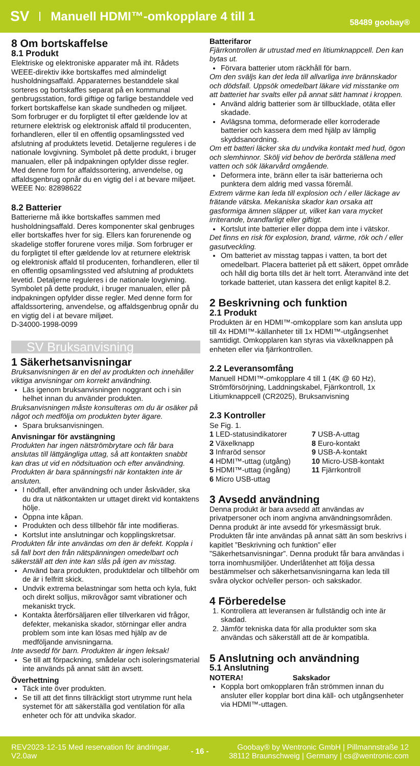SV Manuell HDMI™-omkopplare 4 till 1 58489 goobay®
8 Om bortskaffelse
8.1 Produkt
Elektriske og elektroniske apparater må iht. Rådets WEEE-direktiv ikke bortskaffes med almindeligt husholdningsaffald. Apparaternes bestanddele skal sorteres og bortskaffes separat på en kommunal genbrugsstation, fordi giftige og farlige bestanddele ved forkert bortskaffelse kan skade sundheden og miljøet. Som forbruger er du forpligtet til efter gældende lov at returnere elektrisk og elektronisk affald til producenten, forhandleren, eller til en offentlig opsamlingssted ved afslutning af produktets levetid. Detaljerne reguleres i de nationale lovgivning. Symbolet på dette produkt, i bruger manualen, eller på indpakningen opfylder disse regler. Med denne form for affaldssortering, anvendelse, og affaldsgenbrug opnår du en vigtig del i at bevare miljøet.
WEEE No: 82898622
8.2 Batterier
Batterierne må ikke bortskaffes sammen med husholdningsaffald. Deres komponenter skal genbruges eller bortskaffes hver for sig. Ellers kan forurenende og skadelige stoffer forurene vores miljø. Som forbruger er du forpligtet til efter gældende lov at returnere elektrisk og elektronisk affald til producenten, forhandleren, eller til en offentlig opsamlingssted ved afslutning af produktets levetid. Detaljerne reguleres i de nationale lovgivning. Symbolet på dette produkt, i bruger manualen, eller på indpakningen opfylder disse regler. Med denne form for affaldssortering, anvendelse, og affaldsgenbrug opnår du en vigtig del i at bevare miljøet.
D-34000-1998-0099
SV Bruksanvisning
1 Säkerhetsanvisningar
Bruksanvisningen är en del av produkten och innehåller viktiga anvisningar om korrekt användning.
Läs igenom bruksanvisningen noggrant och i sin helhet innan du använder produkten.
Bruksanvisningen måste konsulteras om du är osäker på något och medfölja om produkten byter ägare.
Spara bruksanvisningen.
Anvisningar för avstängning
Produkten har ingen nätströmbrytare och får bara anslutas till lättgängliga uttag, så att kontakten snabbt kan dras ut vid en nödsituation och efter användning.
Produkten är bara spänningsfri när kontakten inte är ansluten.
I nödfall, efter användning och under åskväder, ska du dra ut nätkontakten ur uttaget direkt vid kontaktens hölje.
Öppna inte kåpan.
Produkten och dess tillbehör får inte modifieras.
Kortslut inte anslutningar och kopplingskretsar.
Produkten får inte användas om den är defekt. Koppla i så fall bort den från nätspänningen omedelbart och säkerställ att den inte kan slås på igen av misstag.
Använd bara produkten, produktdelar och tillbehör om de är i felfritt skick.
Undvik extrema belastningar som hetta och kyla, fukt och direkt solljus, mikrovågor samt vibrationer och mekaniskt tryck.
Kontakta återförsäljaren eller tillverkaren vid frågor, defekter, mekaniska skador, störningar eller andra problem som inte kan lösas med hjälp av de medföljande anvisningarna.
Inte avsedd för barn. Produkten är ingen leksak!
Se till att förpackning, smådelar och isoleringsmaterial inte används på annat sätt än avsett.
Överhettning
Täck inte över produkten.
Se till att det finns tillräckligt stort utrymme runt hela systemet för att säkerställa god ventilation för alla enheter och för att undvika skador.
Batterifaror
Fjärrkontrollen är utrustad med en litiumknappcell. Den kan bytas ut.
Förvara batterier utom räckhåll för barn.
Om den sväljs kan det leda till allvarliga inre brännskador och dödsfall. Uppsök omedelbart läkare vid misstanke om att batteriet har svalts eller på annat sätt hamnat i kroppen.
Använd aldrig batterier som är tillbucklade, otäta eller skadade.
Avlägsna tomma, deformerade eller korroderade batterier och kassera dem med hjälp av lämplig skyddsanordning.
Om ett batteri läcker ska du undvika kontakt med hud, ögon och slemhinnor. Skölj vid behov de berörda ställena med vatten och sök läkarvård omgående.
Deformera inte, bränn eller ta isär batterierna och punktera dem aldrig med vassa föremål.
Extrem värme kan leda till explosion och / eller läckage av frätande vätska. Mekaniska skador kan orsaka att gasformiga ämnen släpper ut, vilket kan vara mycket irriterande, brandfarligt eller giftigt.
Kortslut inte batterier eller doppa dem inte i vätskor.
Det finns en risk för explosion, brand, värme, rök och / eller gasutveckling.
Om batteriet av misstag tappas i vatten, ta bort det omedelbart. Placera batteriet på ett säkert, öppet område och håll dig borta tills det är helt torrt. Återanvänd inte det torkade batteriet, utan kassera det enligt kapitel 8.2.
2 Beskrivning och funktion
2.1 Produkt
Produkten är en HDMI™-omkopplare som kan ansluta upp till 4x HDMI™-källanheter till 1x HDMI™-utgångsenhet samtidigt. Omkopplaren kan styras via växelknappen på enheten eller via fjärrkontrollen.
2.2 Leveransomfång
Manuell HDMI™-omkopplare 4 till 1 (4K @ 60 Hz), Strömförsörjning, Laddningskabel, Fjärrkontroll, 1x Litiumknappcell (CR2025), Bruksanvisning
2.3 Kontroller
Se Fig. 1.
1 LED-statusindikatorer
2 Växelknapp
3 Infraröd sensor
4 HDMI™-uttag (utgång)
5 HDMI™-uttag (ingång)
6 Micro USB-uttag
7 USB-A-uttag
8 Euro-kontakt
9 USB-A-kontakt
10 Micro-USB-kontakt
11 Fjärrkontroll
3 Avsedd användning
Denna produkt är bara avsedd att användas av privatpersoner och inom angivna användningsområden. Denna produkt är inte avsedd för yrkesmässigt bruk. Produkten får inte användas på annat sätt än som beskrivs i kapitlet ”Beskrivning och funktion” eller ”Säkerhetsanvisningar”. Denna produkt får bara användas i torra inomhusmiljöer. Underlåtenhet att följa dessa bestämmelser och säkerhetsanvisningarna kan leda till svåra olyckor och/eller person- och sakskador.
4 Förberedelse
1. Kontrollera att leveransen är fullständig och inte är skadad.
2. Jämför tekniska data för alla produkter som ska användas och säkerställ att de är kompatibla.
5 Anslutning och användning
5.1 Anslutning
NOTERA! Sakskador
Koppla bort omkopplaren från strömmen innan du ansluter eller kopplar bort dina käll- och utgångsenheter via HDMI™-uttagen.
REV2023-12-15 Med reservation för ändringar.
V2.0aw - 16 - Goobay® by Wentronic GmbH | Pillmannstraße 12
38112 Braunschweig | Germany | cs@wentronic.com